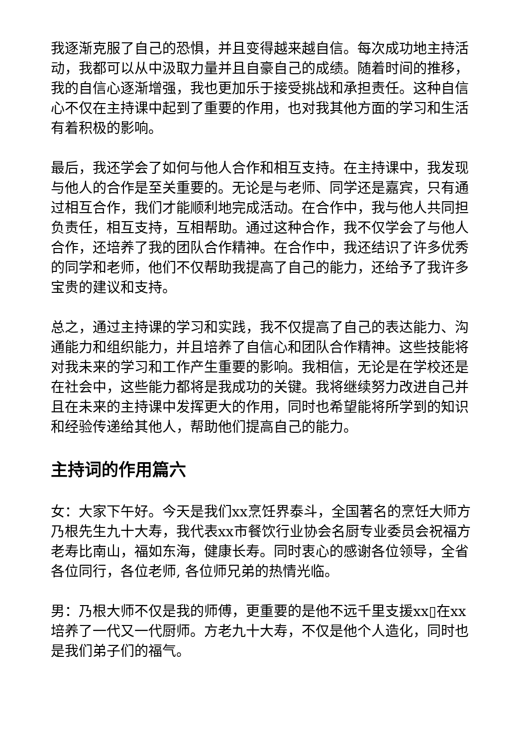我逐渐克服了自己的恐惧，并且变得越来越自信。每次成功地主持活动，我都可以从中汲取力量并且自豪自己的成绩。随着时间的推移，我的自信心逐渐增强，我也更加乐于接受挑战和承担责任。这种自信心不仅在主持课中起到了重要的作用，也对我其他方面的学习和生活有着积极的影响。
最后，我还学会了如何与他人合作和相互支持。在主持课中，我发现与他人的合作是至关重要的。无论是与老师、同学还是嘉宾，只有通过相互合作，我们才能顺利地完成活动。在合作中，我与他人共同担负责任，相互支持，互相帮助。通过这种合作，我不仅学会了与他人合作，还培养了我的团队合作精神。在合作中，我还结识了许多优秀的同学和老师，他们不仅帮助我提高了自己的能力，还给予了我许多宝贵的建议和支持。
总之，通过主持课的学习和实践，我不仅提高了自己的表达能力、沟通能力和组织能力，并且培养了自信心和团队合作精神。这些技能将对我未来的学习和工作产生重要的影响。我相信，无论是在学校还是在社会中，这些能力都将是我成功的关键。我将继续努力改进自己并且在未来的主持课中发挥更大的作用，同时也希望能将所学到的知识和经验传递给其他人，帮助他们提高自己的能力。
主持词的作用篇六
女：大家下午好。今天是我们xx烹饪界泰斗，全国著名的烹饪大师方乃根先生九十大寿，我代表xx市餐饮行业协会名厨专业委员会祝福方老寿比南山，福如东海，健康长寿。同时衷心的感谢各位领导，全省各位同行，各位老师, 各位师兄弟的热情光临。
男：乃根大师不仅是我的师傅，更重要的是他不远千里支援xx▯在xx培养了一代又一代厨师。方老九十大寿，不仅是他个人造化，同时也是我们弟子们的福气。